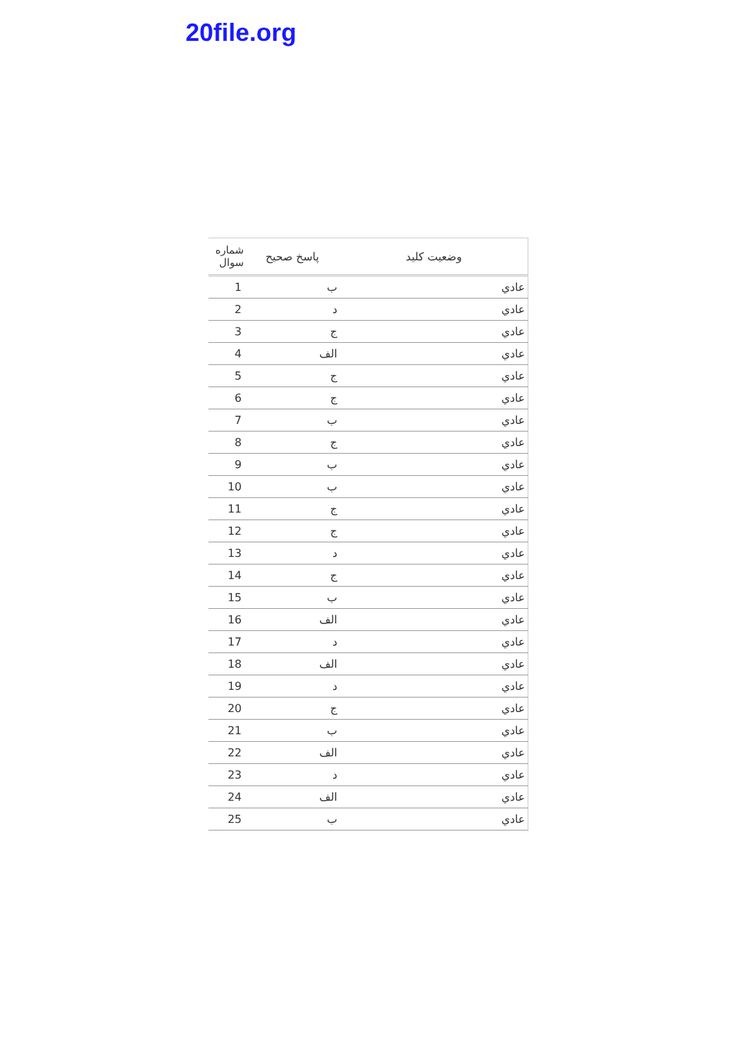20file.org
| شماره سوال | پاسخ صحيح | وضعيت كليد |
| --- | --- | --- |
| 1 | ب | عادي |
| 2 | د | عادي |
| 3 | ج | عادي |
| 4 | الف | عادي |
| 5 | ج | عادي |
| 6 | ج | عادي |
| 7 | ب | عادي |
| 8 | ج | عادي |
| 9 | ب | عادي |
| 10 | ب | عادي |
| 11 | ج | عادي |
| 12 | ج | عادي |
| 13 | د | عادي |
| 14 | ج | عادي |
| 15 | ب | عادي |
| 16 | الف | عادي |
| 17 | د | عادي |
| 18 | الف | عادي |
| 19 | د | عادي |
| 20 | ج | عادي |
| 21 | ب | عادي |
| 22 | الف | عادي |
| 23 | د | عادي |
| 24 | الف | عادي |
| 25 | ب | عادي |